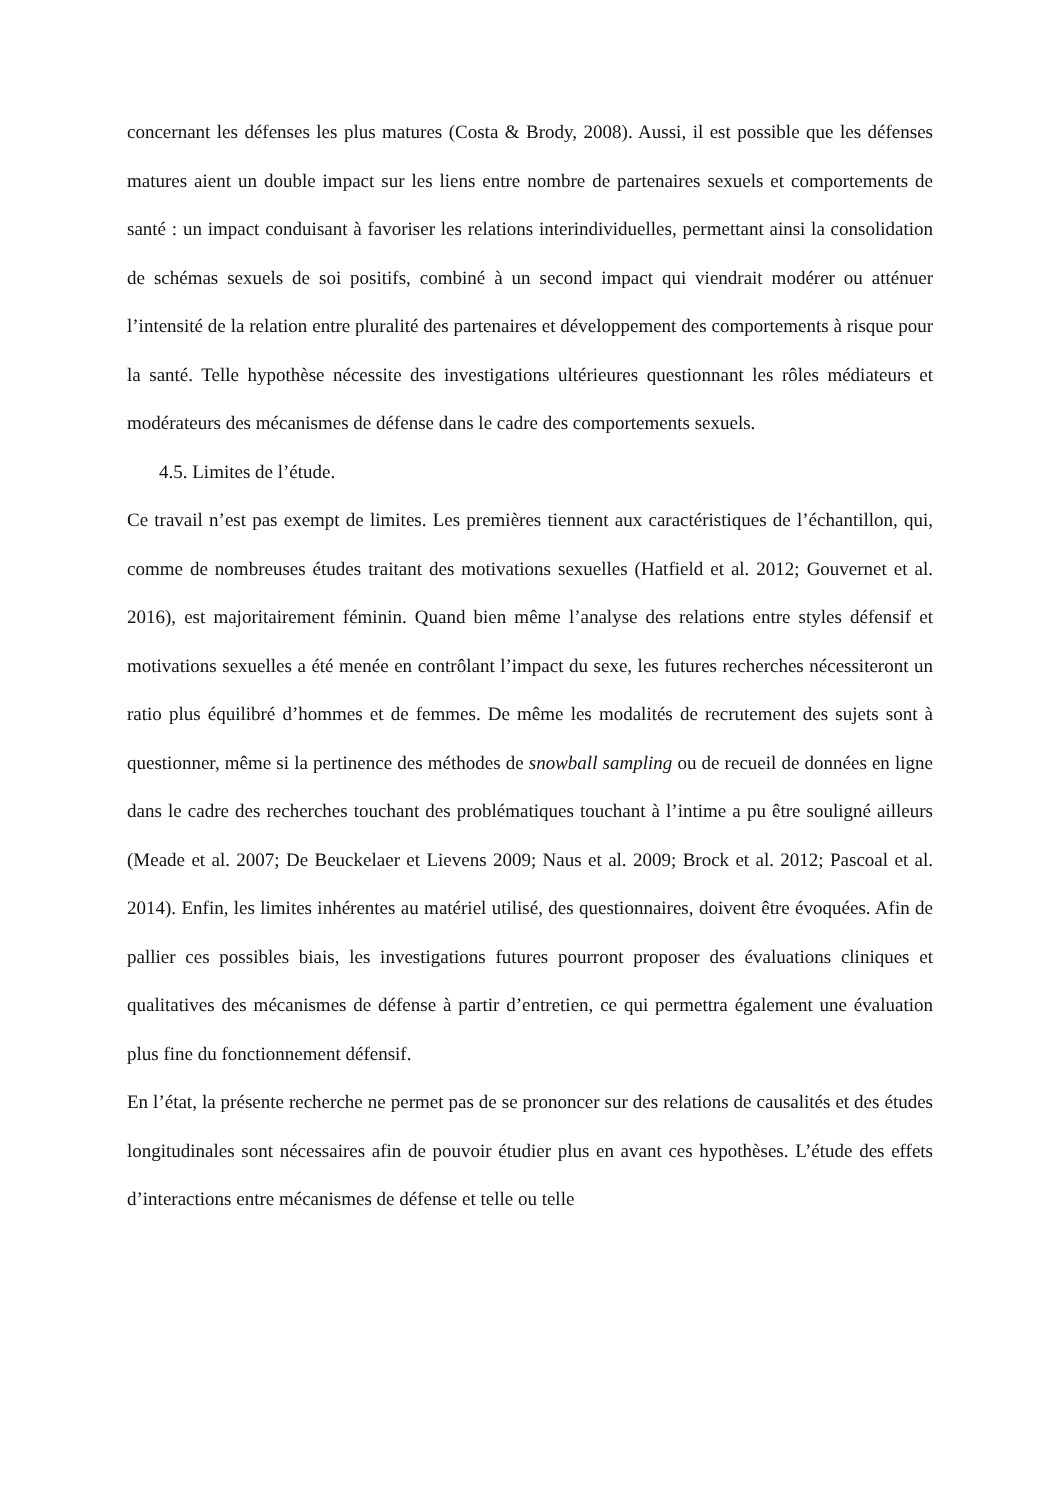concernant les défenses les plus matures (Costa & Brody, 2008). Aussi, il est possible que les défenses matures aient un double impact sur les liens entre nombre de partenaires sexuels et comportements de santé : un impact conduisant à favoriser les relations interindividuelles, permettant ainsi la consolidation de schémas sexuels de soi positifs, combiné à un second impact qui viendrait modérer ou atténuer l’intensité de la relation entre pluralité des partenaires et développement des comportements à risque pour la santé. Telle hypothèse nécessite des investigations ultérieures questionnant les rôles médiateurs et modérateurs des mécanismes de défense dans le cadre des comportements sexuels.
4.5. Limites de l’étude.
Ce travail n’est pas exempt de limites. Les premières tiennent aux caractéristiques de l’échantillon, qui, comme de nombreuses études traitant des motivations sexuelles (Hatfield et al. 2012; Gouvernet et al. 2016), est majoritairement féminin. Quand bien même l’analyse des relations entre styles défensif et motivations sexuelles a été menée en contrôlant l’impact du sexe, les futures recherches nécessiteront un ratio plus équilibré d’hommes et de femmes. De même les modalités de recrutement des sujets sont à questionner, même si la pertinence des méthodes de snowball sampling ou de recueil de données en ligne dans le cadre des recherches touchant des problématiques touchant à l’intime a pu être souligné ailleurs (Meade et al. 2007; De Beuckelaer et Lievens 2009; Naus et al. 2009; Brock et al. 2012; Pascoal et al. 2014). Enfin, les limites inhérentes au matériel utilisé, des questionnaires, doivent être évoquées. Afin de pallier ces possibles biais, les investigations futures pourront proposer des évaluations cliniques et qualitatives des mécanismes de défense à partir d’entretien, ce qui permettra également une évaluation plus fine du fonctionnement défensif.
En l’état, la présente recherche ne permet pas de se prononcer sur des relations de causalités et des études longitudinales sont nécessaires afin de pouvoir étudier plus en avant ces hypothèses. L’étude des effets d’interactions entre mécanismes de défense et telle ou telle